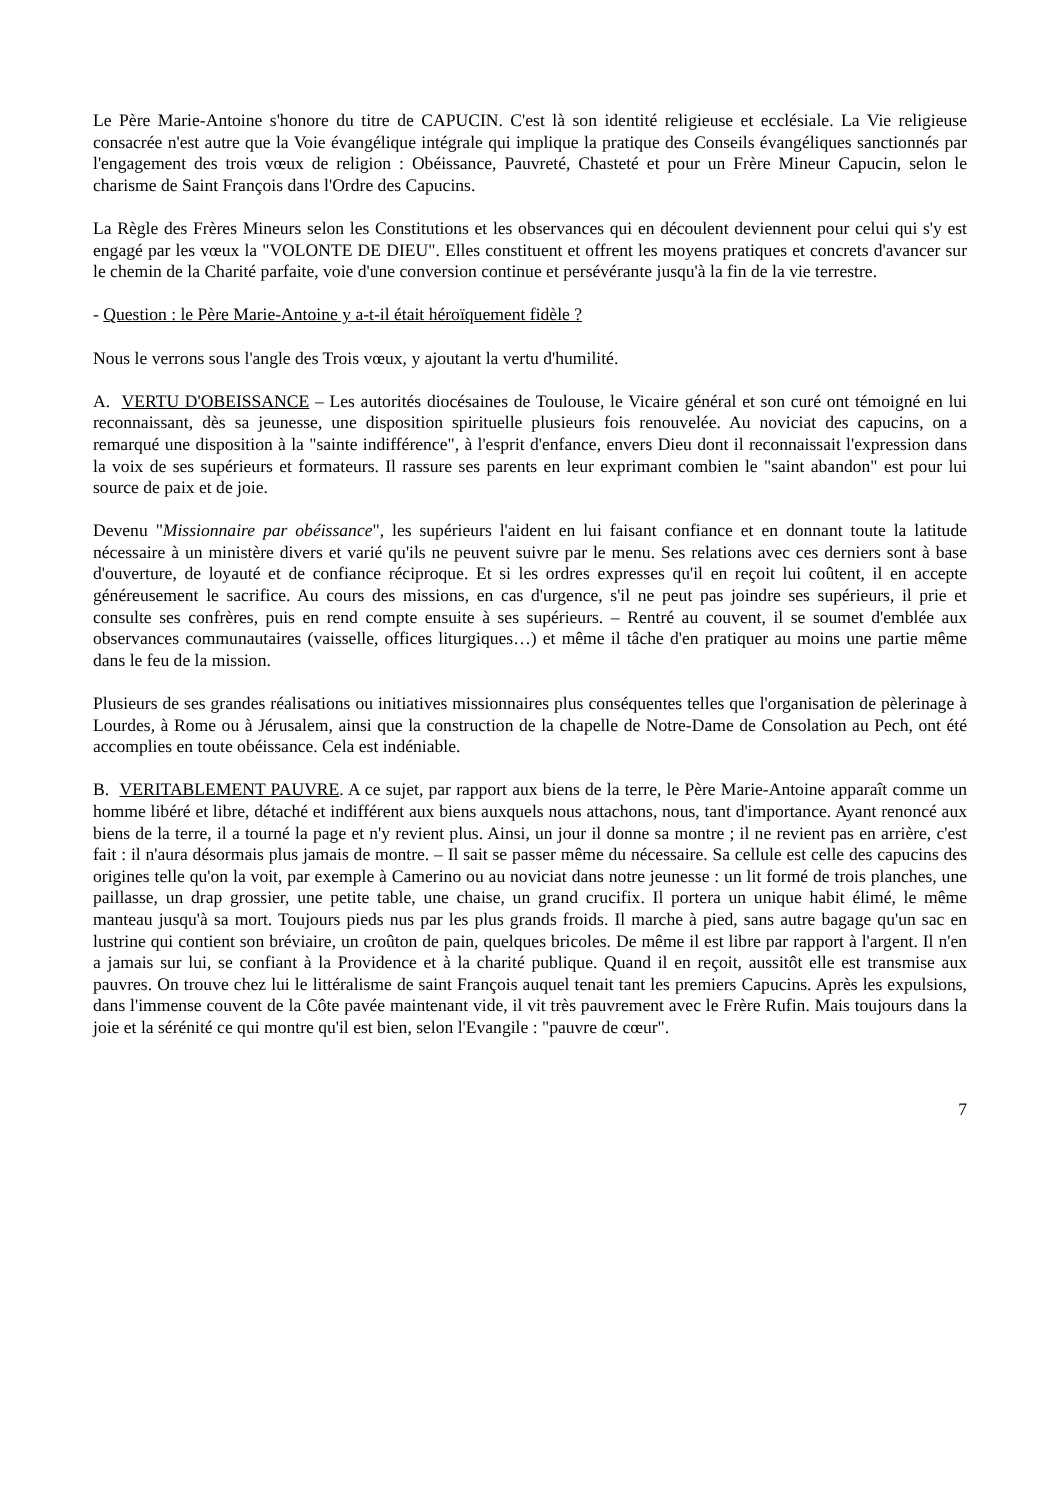Le Père Marie-Antoine s'honore du titre de CAPUCIN. C'est là son identité religieuse et ecclésiale. La Vie religieuse consacrée n'est autre que la Voie évangélique intégrale qui implique la pratique des Conseils évangéliques sanctionnés par l'engagement des trois vœux de religion : Obéissance, Pauvreté, Chasteté et pour un Frère Mineur Capucin, selon le charisme de Saint François dans l'Ordre des Capucins.
La Règle des Frères Mineurs selon les Constitutions et les observances qui en découlent deviennent pour celui qui s'y est engagé par les vœux la "VOLONTE DE DIEU". Elles constituent et offrent les moyens pratiques et concrets d'avancer sur le chemin de la Charité parfaite, voie d'une conversion continue et persévérante jusqu'à la fin de la vie terrestre.
- Question : le Père Marie-Antoine y a-t-il était héroïquement fidèle ?
Nous le verrons sous l'angle des Trois vœux, y ajoutant la vertu d'humilité.
A. VERTU D'OBEISSANCE – Les autorités diocésaines de Toulouse, le Vicaire général et son curé ont témoigné en lui reconnaissant, dès sa jeunesse, une disposition spirituelle plusieurs fois renouvelée. Au noviciat des capucins, on a remarqué une disposition à la "sainte indifférence", à l'esprit d'enfance, envers Dieu dont il reconnaissait l'expression dans la voix de ses supérieurs et formateurs. Il rassure ses parents en leur exprimant combien le "saint abandon" est pour lui source de paix et de joie.
Devenu "Missionnaire par obéissance", les supérieurs l'aident en lui faisant confiance et en donnant toute la latitude nécessaire à un ministère divers et varié qu'ils ne peuvent suivre par le menu. Ses relations avec ces derniers sont à base d'ouverture, de loyauté et de confiance réciproque. Et si les ordres expresses qu'il en reçoit lui coûtent, il en accepte généreusement le sacrifice. Au cours des missions, en cas d'urgence, s'il ne peut pas joindre ses supérieurs, il prie et consulte ses confrères, puis en rend compte ensuite à ses supérieurs. – Rentré au couvent, il se soumet d'emblée aux observances communautaires (vaisselle, offices liturgiques…) et même il tâche d'en pratiquer au moins une partie même dans le feu de la mission.
Plusieurs de ses grandes réalisations ou initiatives missionnaires plus conséquentes telles que l'organisation de pèlerinage à Lourdes, à Rome ou à Jérusalem, ainsi que la construction de la chapelle de Notre-Dame de Consolation au Pech, ont été accomplies en toute obéissance. Cela est indéniable.
B. VERITABLEMENT PAUVRE. A ce sujet, par rapport aux biens de la terre, le Père Marie-Antoine apparaît comme un homme libéré et libre, détaché et indifférent aux biens auxquels nous attachons, nous, tant d'importance. Ayant renoncé aux biens de la terre, il a tourné la page et n'y revient plus. Ainsi, un jour il donne sa montre ; il ne revient pas en arrière, c'est fait : il n'aura désormais plus jamais de montre. – Il sait se passer même du nécessaire. Sa cellule est celle des capucins des origines telle qu'on la voit, par exemple à Camerino ou au noviciat dans notre jeunesse : un lit formé de trois planches, une paillasse, un drap grossier, une petite table, une chaise, un grand crucifix. Il portera un unique habit élimé, le même manteau jusqu'à sa mort. Toujours pieds nus par les plus grands froids. Il marche à pied, sans autre bagage qu'un sac en lustrine qui contient son bréviaire, un croûton de pain, quelques bricoles. De même il est libre par rapport à l'argent. Il n'en a jamais sur lui, se confiant à la Providence et à la charité publique. Quand il en reçoit, aussitôt elle est transmise aux pauvres. On trouve chez lui le littéralisme de saint François auquel tenait tant les premiers Capucins. Après les expulsions, dans l'immense couvent de la Côte pavée maintenant vide, il vit très pauvrement avec le Frère Rufin. Mais toujours dans la joie et la sérénité ce qui montre qu'il est bien, selon l'Evangile : "pauvre de cœur".
7